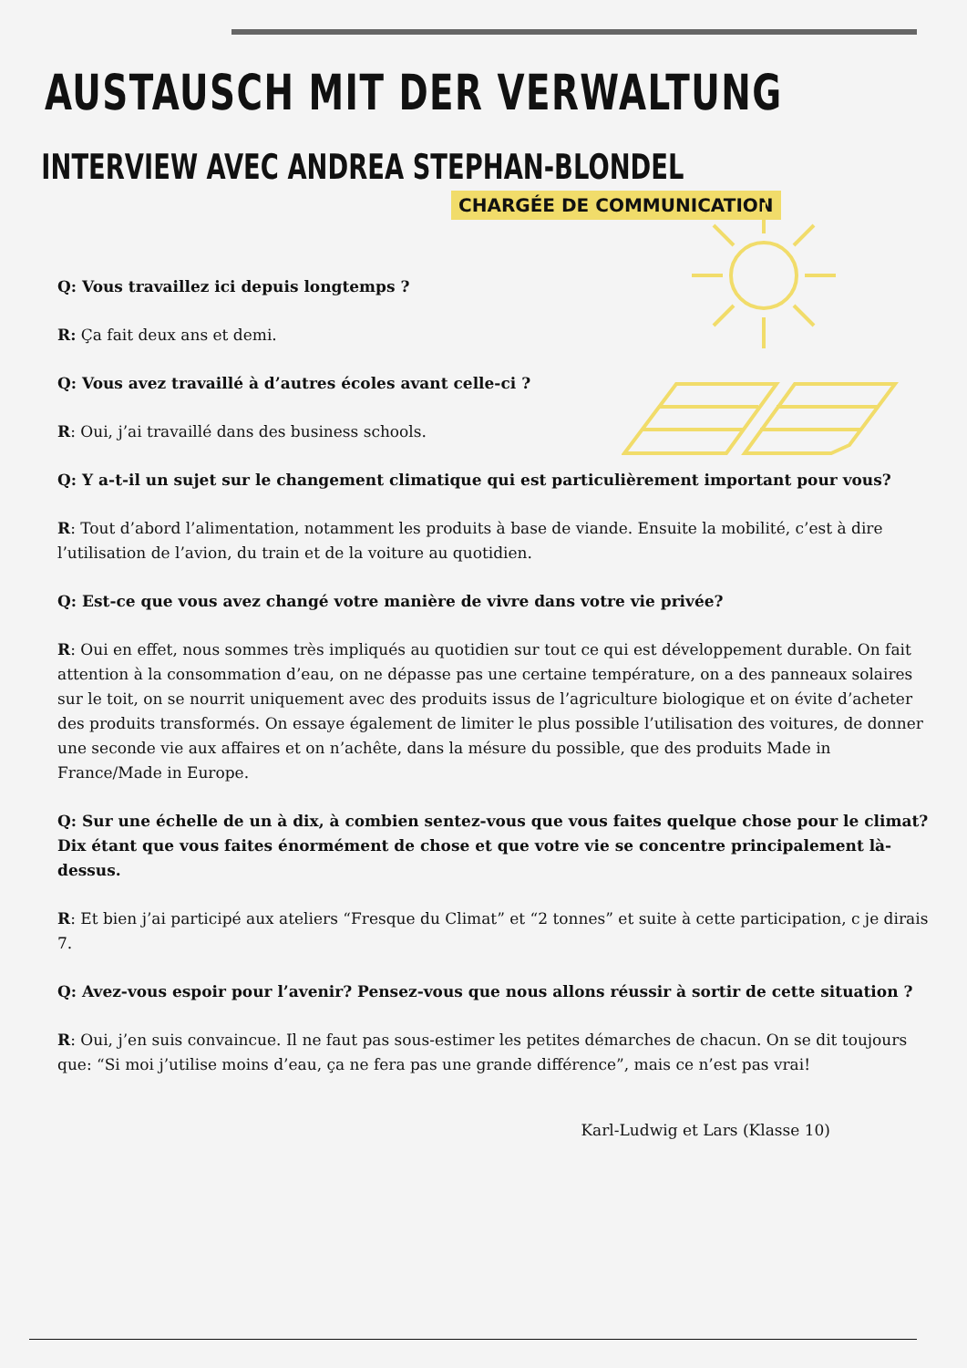AUSTAUSCH MIT DER VERWALTUNG
INTERVIEW AVEC ANDREA STEPHAN-BLONDEL
CHARGÉE DE COMMUNICATION
Q: Vous travaillez ici depuis longtemps ?
R: Ça fait deux ans et demi.
Q: Vous avez travaillé à d’autres écoles avant celle-ci ?
R: Oui, j’ai travaillé dans des business schools.
Q: Y a-t-il un sujet sur le changement climatique qui est particulièrement important pour vous?
R: Tout d’abord l’alimentation, notamment les produits à base de viande. Ensuite la mobilité, c’est à dire l’utilisation de l’avion, du train et de la voiture au quotidien.
Q: Est-ce que vous avez changé votre manière de vivre dans votre vie privée?
R: Oui en effet, nous sommes très impliqués au quotidien sur tout ce qui est développement durable. On fait attention à la consommation d’eau, on ne dépasse pas une certaine température, on a des panneaux solaires sur le toit, on se nourrit uniquement avec des produits issus de l’agriculture biologique et on évite d’acheter des produits transformés. On essaye également de limiter le plus possible l’utilisation des voitures, de donner une seconde vie aux affaires et on n’achête, dans la mésure du possible, que des produits Made in France/Made in Europe.
Q: Sur une échelle de un à dix, à combien sentez-vous que vous faites quelque chose pour le climat? Dix étant que vous faites énormément de chose et que votre vie se concentre principalement là-dessus.
R: Et bien j’ai participé aux ateliers “Fresque du Climat” et “2 tonnes” et suite à cette participation, c je dirais 7.
Q: Avez-vous espoir pour l’avenir? Pensez-vous que nous allons réussir à sortir de cette situation ?
R: Oui, j’en suis convaincue. Il ne faut pas sous-estimer les petites démarches de chacun. On se dit toujours que: “Si moi j’utilise moins d’eau, ça ne fera pas une grande différence”, mais ce n’est pas vrai!
Karl-Ludwig et Lars (Klasse 10)